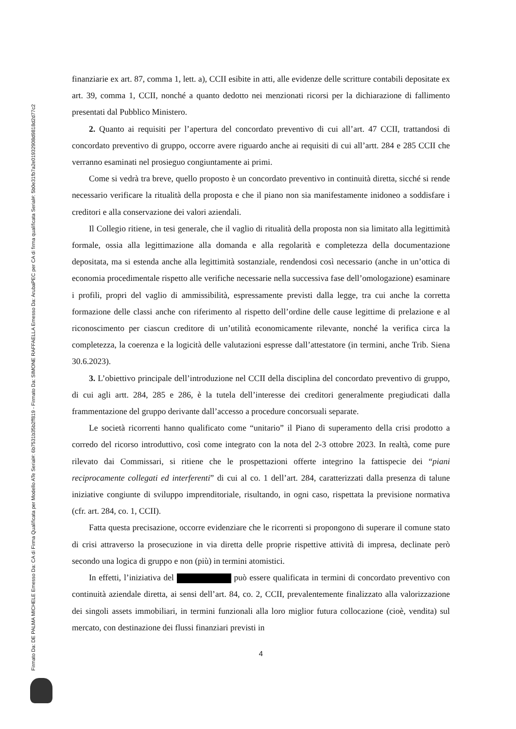Firmato Da: DE PALMA MICHELE Emesso Da: CA di Firma Qualificata per Modello ATe Serial#: 6b7531b35b2ff819 - Firmato Da: SIMONE RAFFAELLA Emesso Da: ArubaPEC per CA di firma qualificata Serial#: 5b0e31fb7a2e01932908d9818d2d77c2
finanziarie ex art. 87, comma 1, lett. a), CCII esibite in atti, alle evidenze delle scritture contabili depositate ex art. 39, comma 1, CCII, nonché a quanto dedotto nei menzionati ricorsi per la dichiarazione di fallimento presentati dal Pubblico Ministero.
2. Quanto ai requisiti per l’apertura del concordato preventivo di cui all’art. 47 CCII, trattandosi di concordato preventivo di gruppo, occorre avere riguardo anche ai requisiti di cui all’artt. 284 e 285 CCII che verranno esaminati nel prosieguo congiuntamente ai primi.
Come si vedrà tra breve, quello proposto è un concordato preventivo in continuità diretta, sicché si rende necessario verificare la ritualità della proposta e che il piano non sia manifestamente inidoneo a soddisfare i creditori e alla conservazione dei valori aziendali.
Il Collegio ritiene, in tesi generale, che il vaglio di ritualità della proposta non sia limitato alla legittimità formale, ossia alla legittimazione alla domanda e alla regolarità e completezza della documentazione depositata, ma si estenda anche alla legittimità sostanziale, rendendosi così necessario (anche in un’ottica di economia procedimentale rispetto alle verifiche necessarie nella successiva fase dell’omologazione) esaminare i profili, propri del vaglio di ammissibilità, espressamente previsti dalla legge, tra cui anche la corretta formazione delle classi anche con riferimento al rispetto dell’ordine delle cause legittime di prelazione e al riconoscimento per ciascun creditore di un’utilità economicamente rilevante, nonché la verifica circa la completezza, la coerenza e la logicità delle valutazioni espresse dall’attestatore (in termini, anche Trib. Siena 30.6.2023).
3. L’obiettivo principale dell’introduzione nel CCII della disciplina del concordato preventivo di gruppo, di cui agli artt. 284, 285 e 286, è la tutela dell’interesse dei creditori generalmente pregiudicati dalla frammentazione del gruppo derivante dall’accesso a procedure concorsuali separate.
Le società ricorrenti hanno qualificato come “unitario” il Piano di superamento della crisi prodotto a corredo del ricorso introduttivo, così come integrato con la nota del 2-3 ottobre 2023. In realtà, come pure rilevato dai Commissari, si ritiene che le prospettazioni offerte integrino la fattispecie dei “piani reciprocamente collegati ed interferenti” di cui al co. 1 dell’art. 284, caratterizzati dalla presenza di talune iniziative congiunte di sviluppo imprenditoriale, risultando, in ogni caso, rispettata la previsione normativa (cfr. art. 284, co. 1, CCII).
Fatta questa precisazione, occorre evidenziare che le ricorrenti si propongono di superare il comune stato di crisi attraverso la prosecuzione in via diretta delle proprie rispettive attività di impresa, declinate però secondo una logica di gruppo e non (più) in termini atomistici.
In effetti, l’iniziativa del può essere qualificata in termini di concordato preventivo con continuità aziendale diretta, ai sensi dell’art. 84, co. 2, CCII, prevalentemente finalizzato alla valorizzazione dei singoli assets immobiliari, in termini funzionali alla loro miglior futura collocazione (cioè, vendita) sul mercato, con destinazione dei flussi finanziari previsti in
4